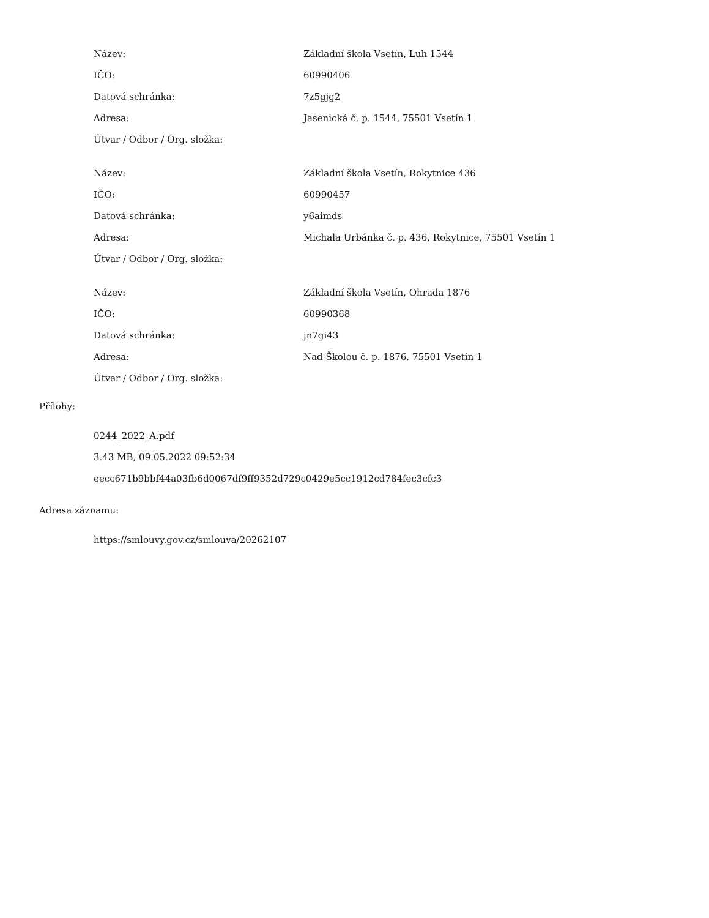| Název: | Základní škola Vsetín, Luh 1544 |
| IČO: | 60990406 |
| Datová schránka: | 7z5gjg2 |
| Adresa: | Jasenická č. p. 1544, 75501 Vsetín 1 |
| Útvar / Odbor / Org. složka: | |
| Název: | Základní škola Vsetín, Rokytnice 436 |
| IČO: | 60990457 |
| Datová schránka: | y6aimds |
| Adresa: | Michala Urbánka č. p. 436, Rokytnice, 75501 Vsetín 1 |
| Útvar / Odbor / Org. složka: | |
| Název: | Základní škola Vsetín, Ohrada 1876 |
| IČO: | 60990368 |
| Datová schránka: | jn7gi43 |
| Adresa: | Nad Školou č. p. 1876, 75501 Vsetín 1 |
| Útvar / Odbor / Org. složka: | |
Přílohy:
0244_2022_A.pdf
3.43 MB, 09.05.2022 09:52:34
eecc671b9bbf44a03fb6d0067df9ff9352d729c0429e5cc1912cd784fec3cfc3
Adresa záznamu:
https://smlouvy.gov.cz/smlouva/20262107